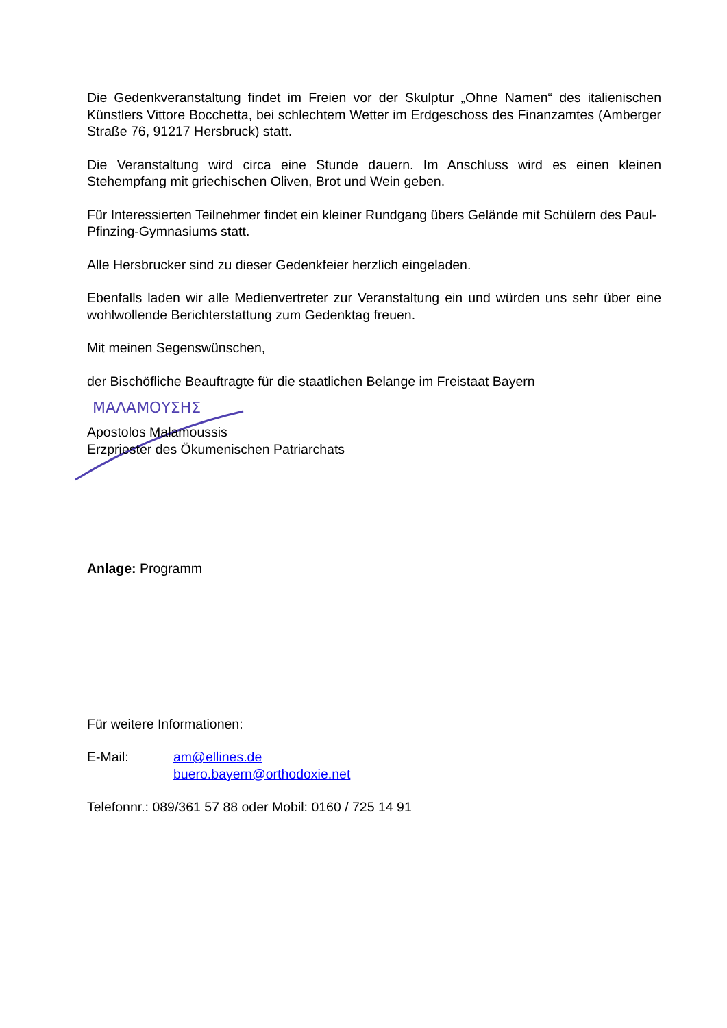ΜΑΛΑΜΟΥΣΗΣ
Die Gedenkveranstaltung findet im Freien vor der Skulptur „Ohne Namen“ des italienischen Künstlers Vittore Bocchetta, bei schlechtem Wetter im Erdgeschoss des Finanzamtes (Amberger Straße 76, 91217 Hersbruck) statt.
Die Veranstaltung wird circa eine Stunde dauern. Im Anschluss wird es einen kleinen Stehempfang mit griechischen Oliven, Brot und Wein geben.
Für Interessierten Teilnehmer findet ein kleiner Rundgang übers Gelände mit Schülern des Paul-Pfinzing-Gymnasiums statt.
Alle Hersbrucker sind zu dieser Gedenkfeier herzlich eingeladen.
Ebenfalls laden wir alle Medienvertreter zur Veranstaltung ein und würden uns sehr über eine wohlwollende Berichterstattung zum Gedenktag freuen.
Mit meinen Segenswünschen,
der Bischöfliche Beauftragte für die staatlichen Belange im Freistaat Bayern
Apostolos Malamoussis
Erzpriester des Ökumenischen Patriarchats
Anlage: Programm
Für weitere Informationen:
E-Mail: am@ellines.de
buero.bayern@orthodoxie.net
Telefonnr.: 089/361 57 88 oder Mobil: 0160 / 725 14 91